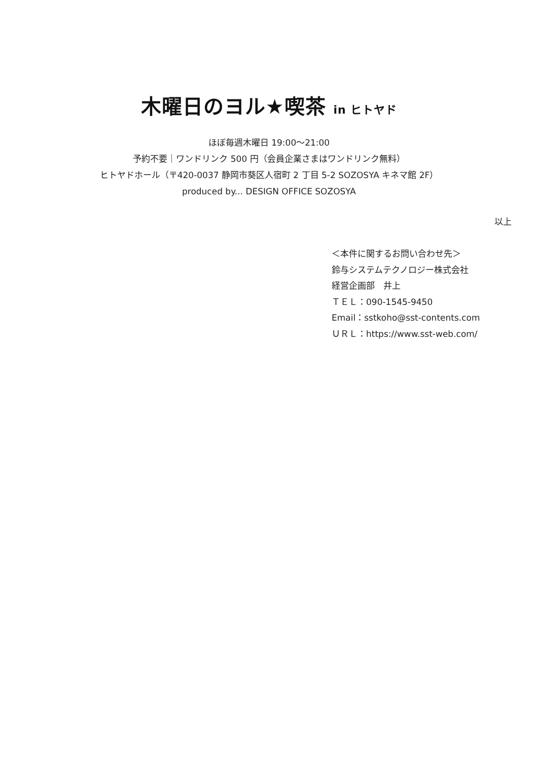木曜日のヨル★喫茶 in ヒトヤド
ほぼ毎週木曜日 19:00〜21:00
予約不要｜ワンドリンク 500 円（会員企業さまはワンドリンク無料）
ヒトヤドホール（〒420-0037 静岡市葵区人宿町 2 丁目 5-2 SOZOSYA キネマ館 2F）
produced by... DESIGN OFFICE SOZOSYA
以上
＜本件に関するお問い合わせ先＞
鈴与システムテクノロジー株式会社
経営企画部　井上
ＴＥＬ：090-1545-9450
Email：sstkoho@sst-contents.com
ＵＲＬ：https://www.sst-web.com/